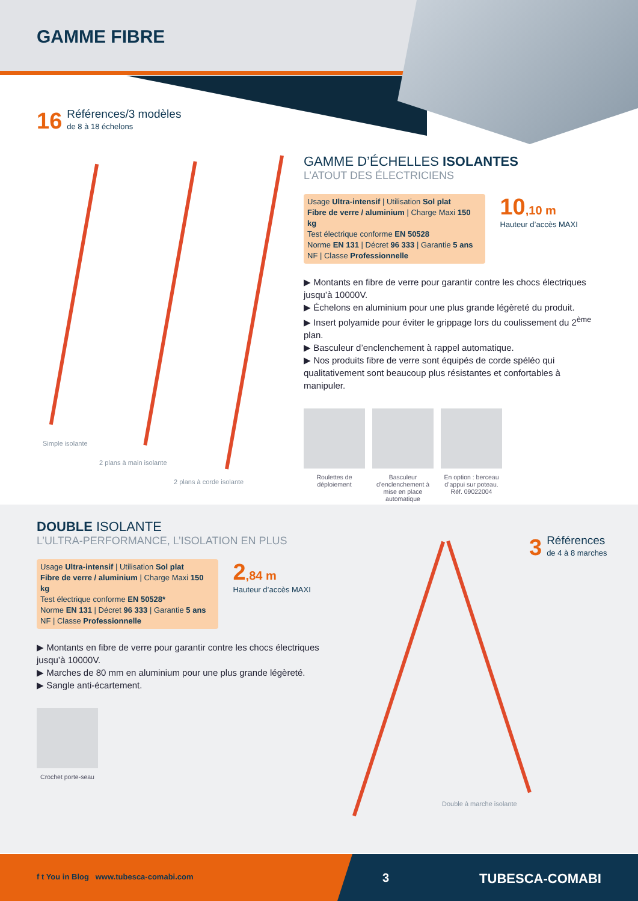GAMME FIBRE
16
Références/3 modèles
de 8 à 18 échelons
Simple isolante
2 plans à main isolante
2 plans à corde isolante
GAMME D’ÉCHELLES ISOLANTES
L’ATOUT DES ÉLECTRICIENS
Usage Ultra-intensif | Utilisation Sol plat
Fibre de verre / aluminium | Charge Maxi 150 kg
Test électrique conforme EN 50528
Norme EN 131 | Décret 96 333 | Garantie 5 ans
NF | Classe Professionnelle
10,10 m
Hauteur d’accès MAXI
▶ Montants en fibre de verre pour garantir contre les chocs électriques jusqu’à 10000V.
▶ Échelons en aluminium pour une plus grande légèreté du produit.
▶ Insert polyamide pour éviter le grippage lors du coulissement du 2<sup>ème</sup> plan.
▶ Basculeur d’enclenchement à rappel automatique.
▶ Nos produits fibre de verre sont équipés de corde spéléo qui qualitativement sont beaucoup plus résistantes et confortables à manipuler.
Roulettes de déploiement
Basculeur d’enclenchement à mise en place automatique
En option : berceau d’appui sur poteau. Réf. 09022004
DOUBLE ISOLANTE
L’ULTRA-PERFORMANCE, L’ISOLATION EN PLUS
Usage Ultra-intensif | Utilisation Sol plat
Fibre de verre / aluminium | Charge Maxi 150 kg
Test électrique conforme EN 50528*
Norme EN 131 | Décret 96 333 | Garantie 5 ans
NF | Classe Professionnelle
2,84 m
Hauteur d’accès MAXI
▶ Montants en fibre de verre pour garantir contre les chocs électriques jusqu’à 10000V.
▶ Marches de 80 mm en aluminium pour une plus grande légèreté.
▶ Sangle anti-écartement.
Crochet porte-seau
3
Références
de 4 à 8 marches
Double à marche isolante
f t You in Blog www.tubesca-comabi.com
3 TUBESCA-COMABI